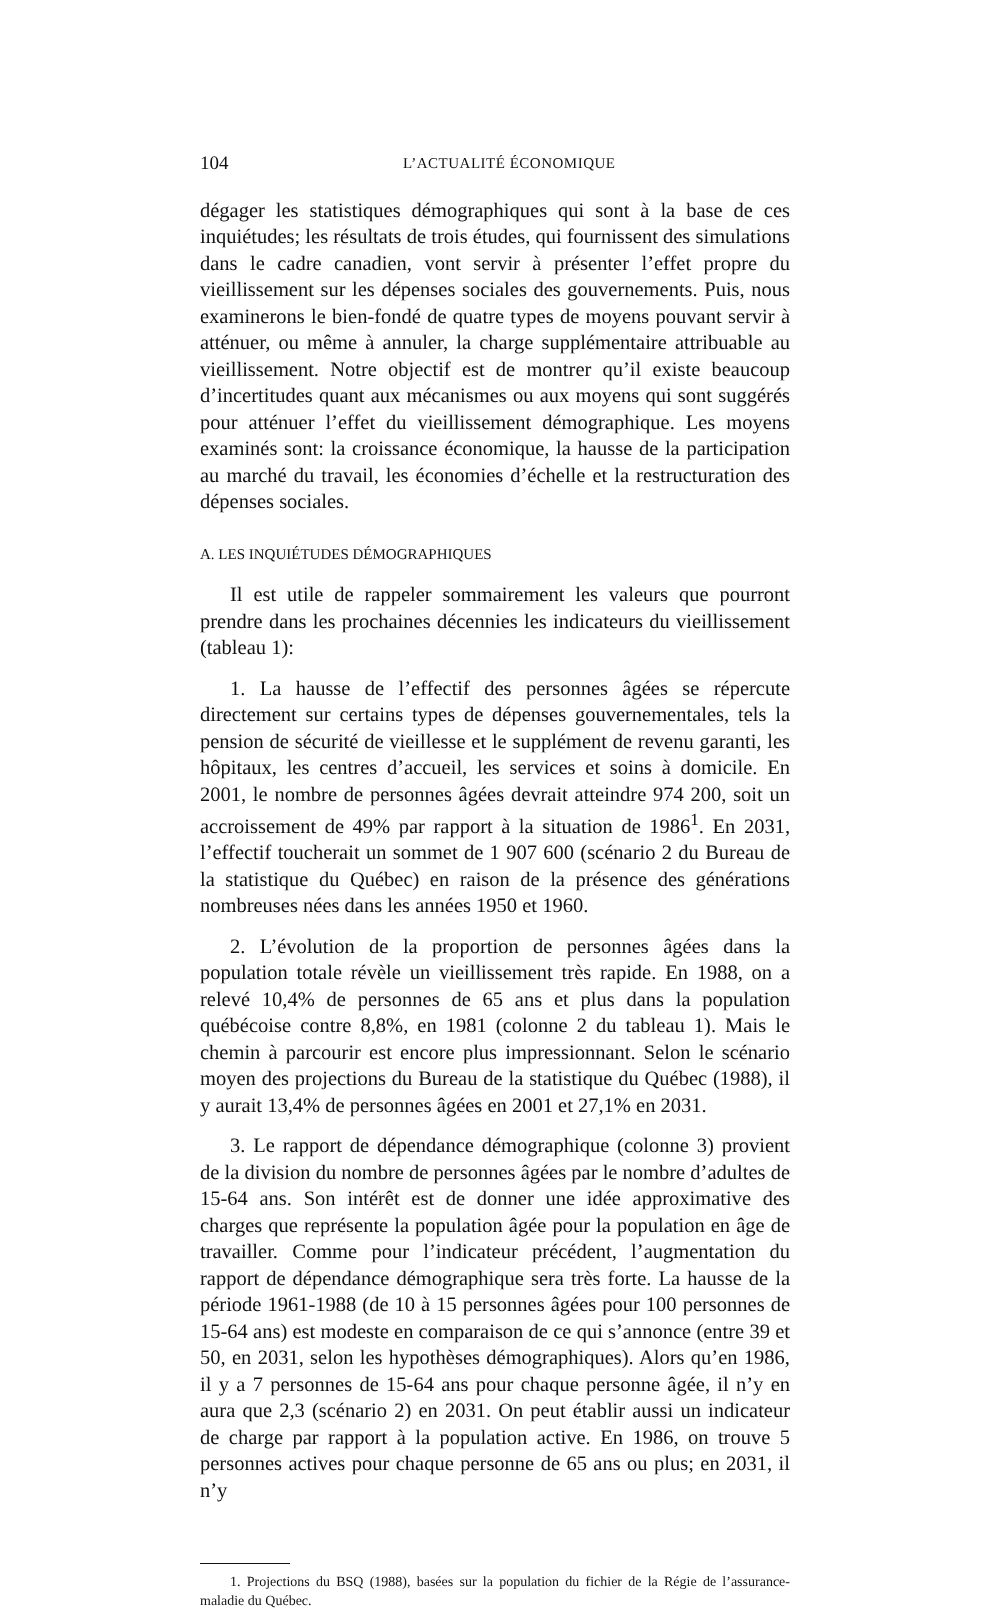104 L’ACTUALITÉ ÉCONOMIQUE
dégager les statistiques démographiques qui sont à la base de ces inquiétudes; les résultats de trois études, qui fournissent des simulations dans le cadre canadien, vont servir à présenter l’effet propre du vieillissement sur les dépenses sociales des gouvernements. Puis, nous examinerons le bien-fondé de quatre types de moyens pouvant servir à atténuer, ou même à annuler, la charge supplémentaire attribuable au vieillissement. Notre objectif est de montrer qu’il existe beaucoup d’incertitudes quant aux mécanismes ou aux moyens qui sont suggérés pour atténuer l’effet du vieillissement démographique. Les moyens examinés sont: la croissance économique, la hausse de la participation au marché du travail, les économies d’échelle et la restructuration des dépenses sociales.
A. LES INQUIÉTUDES DÉMOGRAPHIQUES
Il est utile de rappeler sommairement les valeurs que pourront prendre dans les prochaines décennies les indicateurs du vieillissement (tableau 1):
1. La hausse de l’effectif des personnes âgées se répercute directement sur certains types de dépenses gouvernementales, tels la pension de sécurité de vieillesse et le supplément de revenu garanti, les hôpitaux, les centres d’accueil, les services et soins à domicile. En 2001, le nombre de personnes âgées devrait atteindre 974 200, soit un accroissement de 49% par rapport à la situation de 1986<sup>1</sup>. En 2031, l’effectif toucherait un sommet de 1 907 600 (scénario 2 du Bureau de la statistique du Québec) en raison de la présence des générations nombreuses nées dans les années 1950 et 1960.
2. L’évolution de la proportion de personnes âgées dans la population totale révèle un vieillissement très rapide. En 1988, on a relevé 10,4% de personnes de 65 ans et plus dans la population québécoise contre 8,8%, en 1981 (colonne 2 du tableau 1). Mais le chemin à parcourir est encore plus impressionnant. Selon le scénario moyen des projections du Bureau de la statistique du Québec (1988), il y aurait 13,4% de personnes âgées en 2001 et 27,1% en 2031.
3. Le rapport de dépendance démographique (colonne 3) provient de la division du nombre de personnes âgées par le nombre d’adultes de 15-64 ans. Son intérêt est de donner une idée approximative des charges que représente la population âgée pour la population en âge de travailler. Comme pour l’indicateur précédent, l’augmentation du rapport de dépendance démographique sera très forte. La hausse de la période 1961-1988 (de 10 à 15 personnes âgées pour 100 personnes de 15-64 ans) est modeste en comparaison de ce qui s’annonce (entre 39 et 50, en 2031, selon les hypothèses démographiques). Alors qu’en 1986, il y a 7 personnes de 15-64 ans pour chaque personne âgée, il n’y en aura que 2,3 (scénario 2) en 2031. On peut établir aussi un indicateur de charge par rapport à la population active. En 1986, on trouve 5 personnes actives pour chaque personne de 65 ans ou plus; en 2031, il n’y
1. Projections du BSQ (1988), basées sur la population du fichier de la Régie de l’assurance-maladie du Québec.